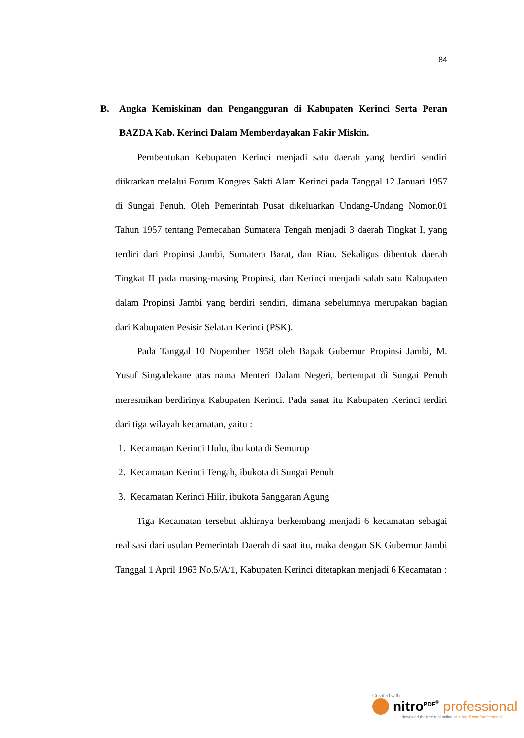84
B. Angka Kemiskinan dan Pengangguran di Kabupaten Kerinci Serta Peran BAZDA Kab. Kerinci Dalam Memberdayakan Fakir Miskin.
Pembentukan Kebupaten Kerinci menjadi satu daerah yang berdiri sendiri diikrarkan melalui Forum Kongres Sakti Alam Kerinci pada Tanggal 12 Januari 1957 di Sungai Penuh. Oleh Pemerintah Pusat dikeluarkan Undang-Undang Nomor.01 Tahun 1957 tentang Pemecahan Sumatera Tengah menjadi 3 daerah Tingkat I, yang terdiri dari Propinsi Jambi, Sumatera Barat, dan Riau. Sekaligus dibentuk daerah Tingkat II pada masing-masing Propinsi, dan Kerinci menjadi salah satu Kabupaten dalam Propinsi Jambi yang berdiri sendiri, dimana sebelumnya merupakan bagian dari Kabupaten Pesisir Selatan Kerinci (PSK).
Pada Tanggal 10 Nopember 1958 oleh Bapak Gubernur Propinsi Jambi, M. Yusuf Singadekane atas nama Menteri Dalam Negeri, bertempat di Sungai Penuh meresmikan berdirinya Kabupaten Kerinci. Pada saaat itu Kabupaten Kerinci terdiri dari tiga wilayah kecamatan, yaitu :
1. Kecamatan Kerinci Hulu, ibu kota di Semurup
2. Kecamatan Kerinci Tengah, ibukota di Sungai Penuh
3. Kecamatan Kerinci Hilir, ibukota Sanggaran Agung
Tiga Kecamatan tersebut akhirnya berkembang menjadi 6 kecamatan sebagai realisasi dari usulan Pemerintah Daerah di saat itu, maka dengan SK Gubernur Jambi Tanggal 1 April 1963 No.5/A/1, Kabupaten Kerinci ditetapkan menjadi 6 Kecamatan :
Created with
nitro<sup>PDF<sup>®</sup></sup> professional
download the free trial online at nitropdf.com/professional